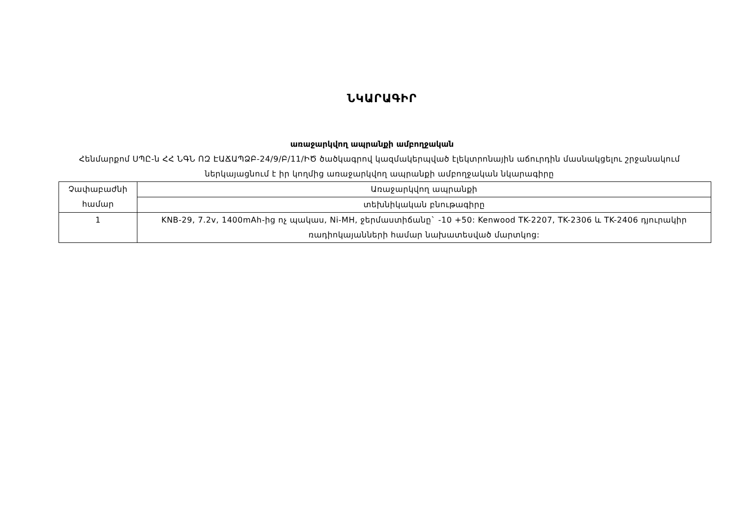ՆԿԱՐԱԳԻՐ
առաջարկվող ապրանքի ամբողջական
Հենմարքոմ ՍՊԸ-ն ՀՀ ՆԳՆ ՈԶ ԷԱՃԱՊՁԲ-24/9/Բ/11/ԻԾ ծածկագրով կազմակերպված էլեկտրոնային աճուրդին մասնակցելու շրջանակում ներկայացնում է իր կողմից առաջարկվող ապրանքի ամբողջական նկարագիրը
| Չափաբաժնի համար | Առաջարկվող ապրանքի |
| | տեխնիկական բնութագիրը |
| 1 | KNB-29, 7.2v, 1400mAh-ից ոչ պակաս, Ni-MH, ջերմաստիճանը` -10 +50: Kenwood TK-2207, TK-2306 և TK-2406 դյուրակիր ռադիոկայանների համար նախատեսված մարտկոց: |